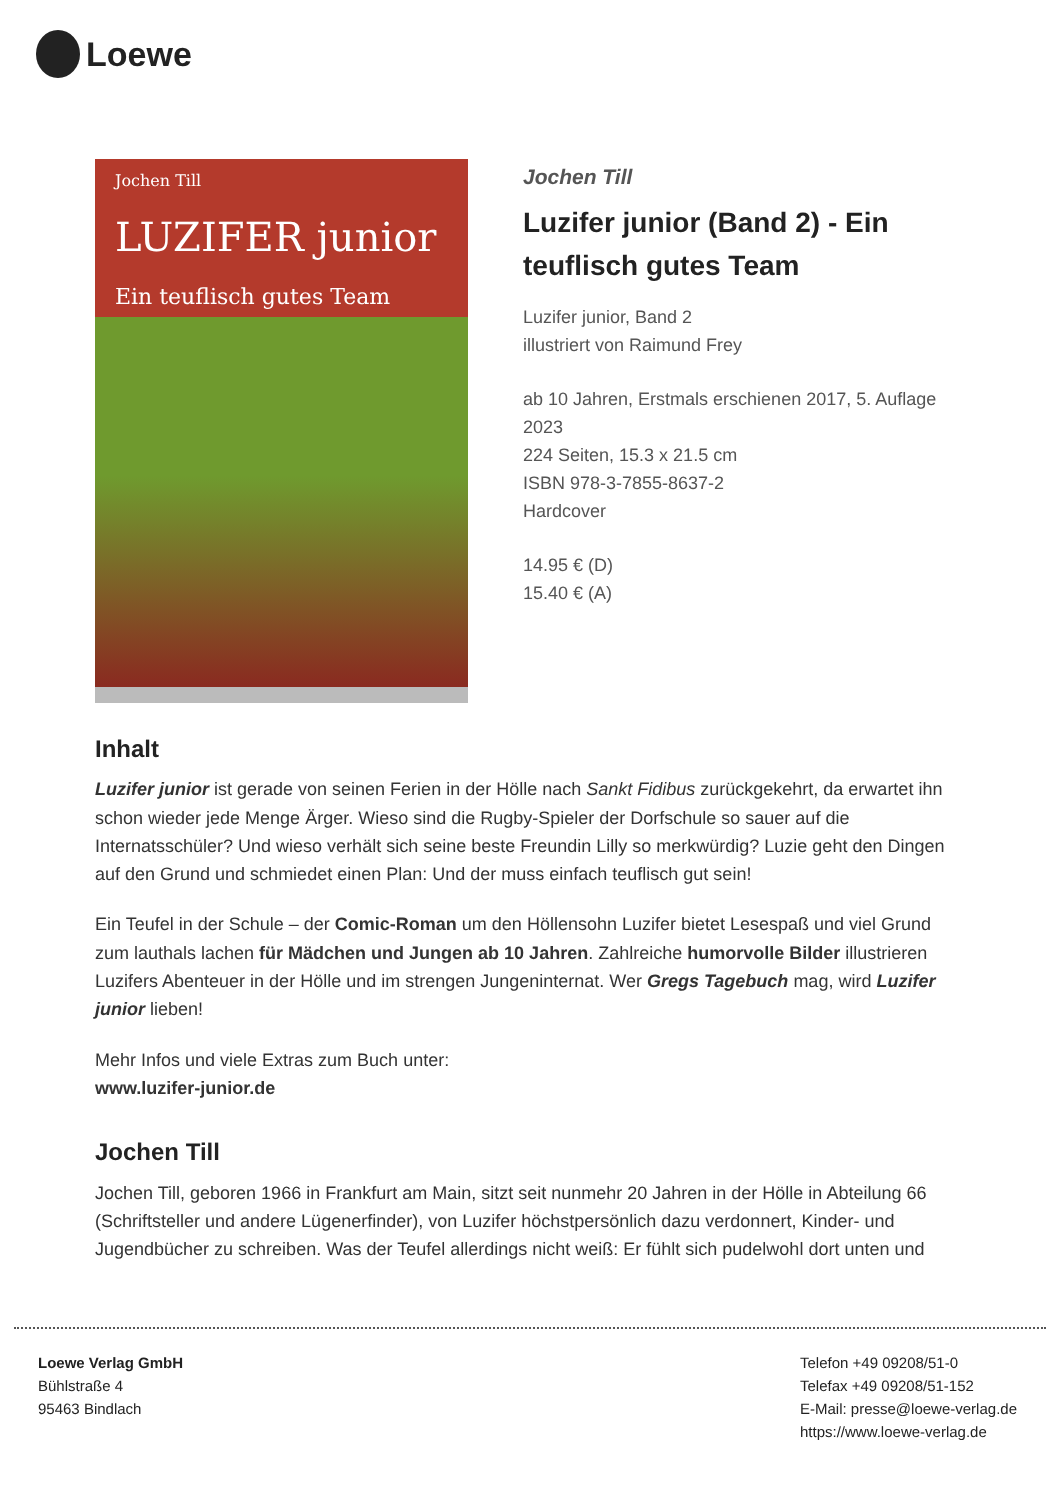Loewe
Jochen Till
LUZIFER junior
Ein teuflisch gutes Team
Jochen Till
Luzifer junior (Band 2) - Ein teuflisch gutes Team
Luzifer junior, Band 2
illustriert von Raimund Frey
ab 10 Jahren, Erstmals erschienen 2017, 5. Auflage 2023
224 Seiten, 15.3 x 21.5 cm
ISBN 978-3-7855-8637-2
Hardcover
14.95 € (D)
15.40 € (A)
Inhalt
Luzifer junior ist gerade von seinen Ferien in der Hölle nach Sankt Fidibus zurückgekehrt, da erwartet ihn schon wieder jede Menge Ärger. Wieso sind die Rugby-Spieler der Dorfschule so sauer auf die Internatsschüler? Und wieso verhält sich seine beste Freundin Lilly so merkwürdig? Luzie geht den Dingen auf den Grund und schmiedet einen Plan: Und der muss einfach teuflisch gut sein!
Ein Teufel in der Schule – der Comic-Roman um den Höllensohn Luzifer bietet Lesespaß und viel Grund zum lauthals lachen für Mädchen und Jungen ab 10 Jahren. Zahlreiche humorvolle Bilder illustrieren Luzifers Abenteuer in der Hölle und im strengen Jungeninternat. Wer Gregs Tagebuch mag, wird Luzifer junior lieben!
Mehr Infos und viele Extras zum Buch unter:
www.luzifer-junior.de
Jochen Till
Jochen Till, geboren 1966 in Frankfurt am Main, sitzt seit nunmehr 20 Jahren in der Hölle in Abteilung 66 (Schriftsteller und andere Lügenerfinder), von Luzifer höchstpersönlich dazu verdonnert, Kinder- und Jugendbücher zu schreiben. Was der Teufel allerdings nicht weiß: Er fühlt sich pudelwohl dort unten und
Loewe Verlag GmbH
Bühlstraße 4
95463 Bindlach
Telefon +49 09208/51-0
Telefax +49 09208/51-152
E-Mail: presse@loewe-verlag.de
https://www.loewe-verlag.de